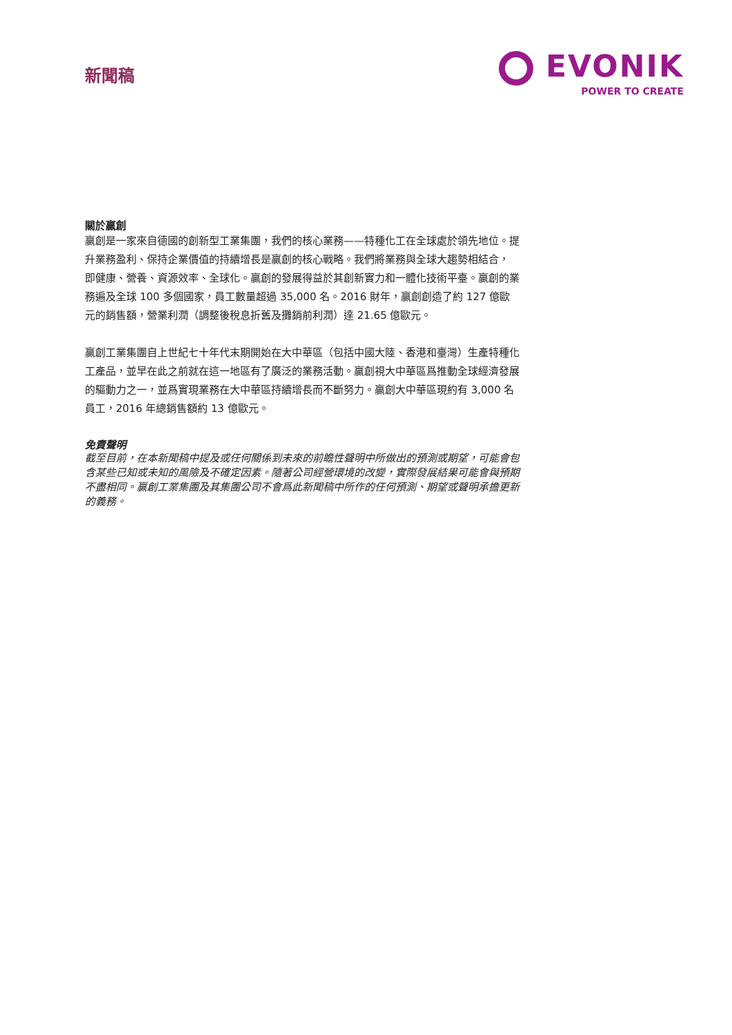新聞稿
EVONIK
POWER TO CREATE
關於贏創
贏創是一家來自德國的創新型工業集團，我們的核心業務——特種化工在全球處於領先地位。提升業務盈利、保持企業價值的持續增長是贏創的核心戰略。我們將業務與全球大趨勢相結合， 即健康、營養、資源效率、全球化。贏創的發展得益於其創新實力和一體化技術平臺。贏創的業務遍及全球 100 多個國家，員工數量超過 35,000 名。2016 財年，贏創創造了約 127 億歐元的銷售額，營業利潤（調整後稅息折舊及攤銷前利潤）達 21.65 億歐元。
贏創工業集團自上世紀七十年代末期開始在大中華區（包括中國大陸、香港和臺灣）生產特種化工產品，並早在此之前就在這一地區有了廣泛的業務活動。贏創視大中華區爲推動全球經濟發展的驅動力之一，並爲實現業務在大中華區持續增長而不斷努力。贏創大中華區現約有 3,000 名員工，2016 年總銷售額約 13 億歐元。
免責聲明
截至目前，在本新聞稿中提及或任何關係到未來的前瞻性聲明中所做出的預測或期望，可能會包含某些已知或未知的風險及不確定因素。隨著公司經營環境的改變，實際發展結果可能會與預期不盡相同。贏創工業集團及其集團公司不會爲此新聞稿中所作的任何預測、期望或聲明承擔更新的義務。